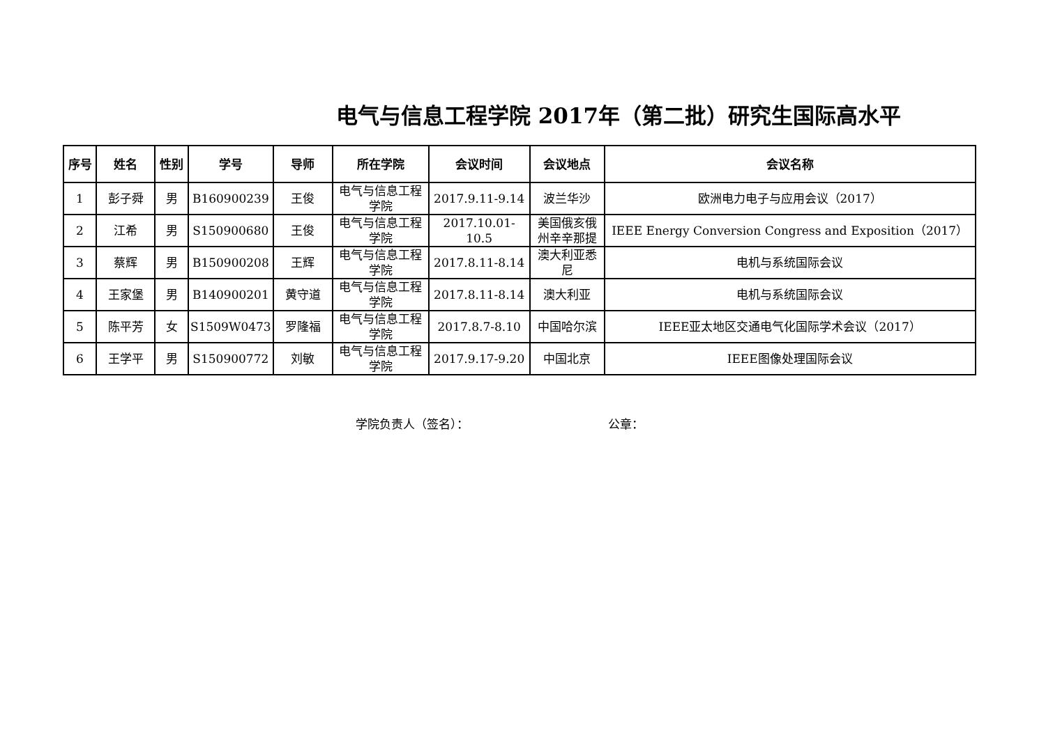电气与信息工程学院 2017年（第二批）研究生国际高水平
| 序号 | 姓名 | 性别 | 学号 | 导师 | 所在学院 | 会议时间 | 会议地点 | 会议名称 |
| --- | --- | --- | --- | --- | --- | --- | --- | --- |
| 1 | 彭子舜 | 男 | B160900239 | 王俊 | 电气与信息工程学院 | 2017.9.11-9.14 | 波兰华沙 | 欧洲电力电子与应用会议（2017） |
| 2 | 江希 | 男 | S150900680 | 王俊 | 电气与信息工程学院 | 2017.10.01-10.5 | 美国俄亥俄州辛辛那提 | IEEE Energy Conversion Congress and Exposition（2017） |
| 3 | 蔡辉 | 男 | B150900208 | 王辉 | 电气与信息工程学院 | 2017.8.11-8.14 | 澳大利亚悉尼 | 电机与系统国际会议 |
| 4 | 王家堡 | 男 | B140900201 | 黄守道 | 电气与信息工程学院 | 2017.8.11-8.14 | 澳大利亚 | 电机与系统国际会议 |
| 5 | 陈平芳 | 女 | S1509W0473 | 罗隆福 | 电气与信息工程学院 | 2017.8.7-8.10 | 中国哈尔滨 | IEEE亚太地区交通电气化国际学术会议（2017） |
| 6 | 王学平 | 男 | S150900772 | 刘敏 | 电气与信息工程学院 | 2017.9.17-9.20 | 中国北京 | IEEE图像处理国际会议 |
学院负责人（签名）： 公章：